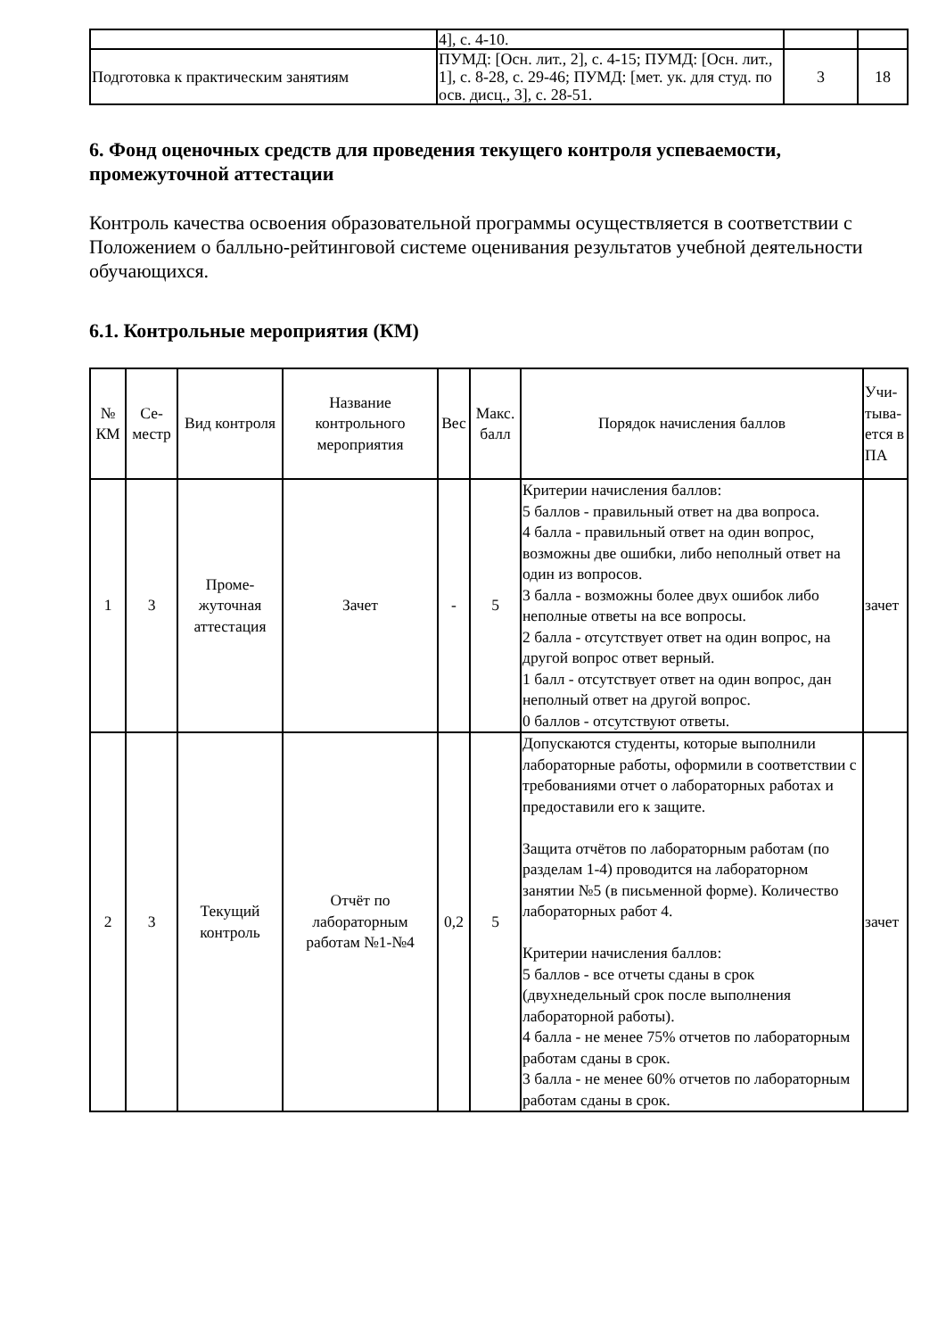| | 4], с. 4-10. | | |
| Подготовка к практическим занятиям | ПУМД: [Осн. лит., 2], с. 4-15; ПУМД: [Осн. лит., 1], с. 8-28, с. 29-46; ПУМД: [мет. ук. для студ. по осв. дисц., 3], с. 28-51. | 3 | 18 |
6. Фонд оценочных средств для проведения текущего контроля успеваемости, промежуточной аттестации
Контроль качества освоения образовательной программы осуществляется в соответствии с Положением о балльно-рейтинговой системе оценивания результатов учебной деятельности обучающихся.
6.1. Контрольные мероприятия (КМ)
| № КМ | Се-местр | Вид контроля | Название контрольного мероприятия | Вес | Макс. балл | Порядок начисления баллов | Учи-тыва-ется в ПА |
| --- | --- | --- | --- | --- | --- | --- | --- |
| 1 | 3 | Проме-жуточная аттестация | Зачет | - | 5 | Критерии начисления баллов: 5 баллов - правильный ответ на два вопроса. 4 балла - правильный ответ на один вопрос, возможны две ошибки, либо неполный ответ на один из вопросов. 3 балла - возможны более двух ошибок либо неполные ответы на все вопросы. 2 балла - отсутствует ответ на один вопрос, на другой вопрос ответ верный. 1 балл - отсутствует ответ на один вопрос, дан неполный ответ на другой вопрос. 0 баллов - отсутствуют ответы. | зачет |
| 2 | 3 | Текущий контроль | Отчёт по лабораторным работам №1-№4 | 0,2 | 5 | Допускаются студенты, которые выполнили лабораторные работы, оформили в соответствии с требованиями отчет о лабораторных работах и предоставили его к защите. Защита отчётов по лабораторным работам (по разделам 1-4) проводится на лабораторном занятии №5 (в письменной форме). Количество лабораторных работ 4. Критерии начисления баллов: 5 баллов - все отчеты сданы в срок (двухнедельный срок после выполнения лабораторной работы). 4 балла - не менее 75% отчетов по лабораторным работам сданы в срок. 3 балла - не менее 60% отчетов по лабораторным работам сданы в срок. | зачет |